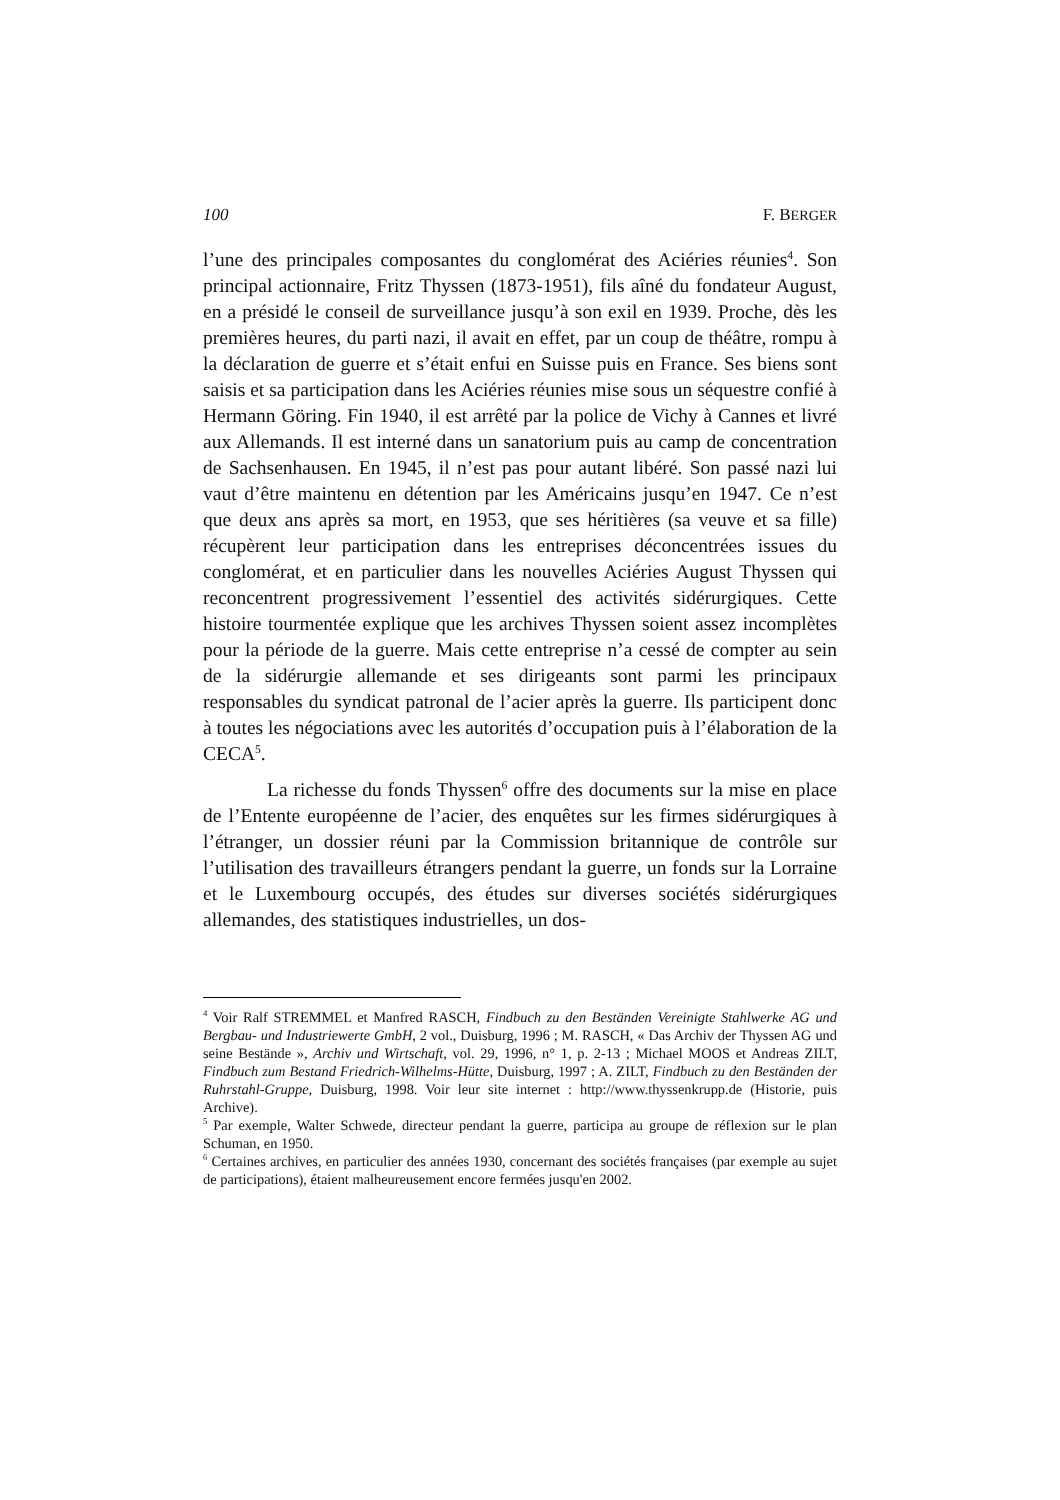100 F. BERGER
l’une des principales composantes du conglomérat des Aciéries réunies<sup>4</sup>. Son principal actionnaire, Fritz Thyssen (1873-1951), fils aîné du fondateur August, en a présidé le conseil de surveillance jusqu’à son exil en 1939. Proche, dès les premières heures, du parti nazi, il avait en effet, par un coup de théâtre, rompu à la déclaration de guerre et s’était enfui en Suisse puis en France. Ses biens sont saisis et sa participation dans les Aciéries réunies mise sous un séquestre confié à Hermann Göring. Fin 1940, il est arrêté par la police de Vichy à Cannes et livré aux Allemands. Il est interné dans un sanatorium puis au camp de concentration de Sachsenhausen. En 1945, il n’est pas pour autant libéré. Son passé nazi lui vaut d’être maintenu en détention par les Américains jusqu’en 1947. Ce n’est que deux ans après sa mort, en 1953, que ses héritières (sa veuve et sa fille) récupèrent leur participation dans les entreprises déconcentrées issues du conglomérat, et en particulier dans les nouvelles Aciéries August Thyssen qui reconcentrent progressivement l’essentiel des activités sidérurgiques. Cette histoire tourmentée explique que les archives Thyssen soient assez incomplètes pour la période de la guerre. Mais cette entreprise n’a cessé de compter au sein de la sidérurgie allemande et ses dirigeants sont parmi les principaux responsables du syndicat patronal de l’acier après la guerre. Ils participent donc à toutes les négociations avec les autorités d’occupation puis à l’élaboration de la CECA<sup>5</sup>.
La richesse du fonds Thyssen<sup>6</sup> offre des documents sur la mise en place de l’Entente européenne de l’acier, des enquêtes sur les firmes sidérurgiques à l’étranger, un dossier réuni par la Commission britannique de contrôle sur l’utilisation des travailleurs étrangers pendant la guerre, un fonds sur la Lorraine et le Luxembourg occupés, des études sur diverses sociétés sidérurgiques allemandes, des statistiques industrielles, un dos-
<sup>4</sup> Voir Ralf STREMMEL et Manfred RASCH, Findbuch zu den Beständen Vereinigte Stahlwerke AG und Bergbau- und Industriewerte GmbH, 2 vol., Duisburg, 1996 ; M. RASCH, « Das Archiv der Thyssen AG und seine Bestände », Archiv und Wirtschaft, vol. 29, 1996, n° 1, p. 2-13 ; Michael MOOS et Andreas ZILT, Findbuch zum Bestand Friedrich-Wilhelms-Hütte, Duisburg, 1997 ; A. ZILT, Findbuch zu den Beständen der Ruhrstahl-Gruppe, Duisburg, 1998. Voir leur site internet : http://www.thyssenkrupp.de (Historie, puis Archive).
<sup>5</sup> Par exemple, Walter Schwede, directeur pendant la guerre, participa au groupe de réflexion sur le plan Schuman, en 1950.
<sup>6</sup> Certaines archives, en particulier des années 1930, concernant des sociétés françaises (par exemple au sujet de participations), étaient malheureusement encore fermées jusqu'en 2002.